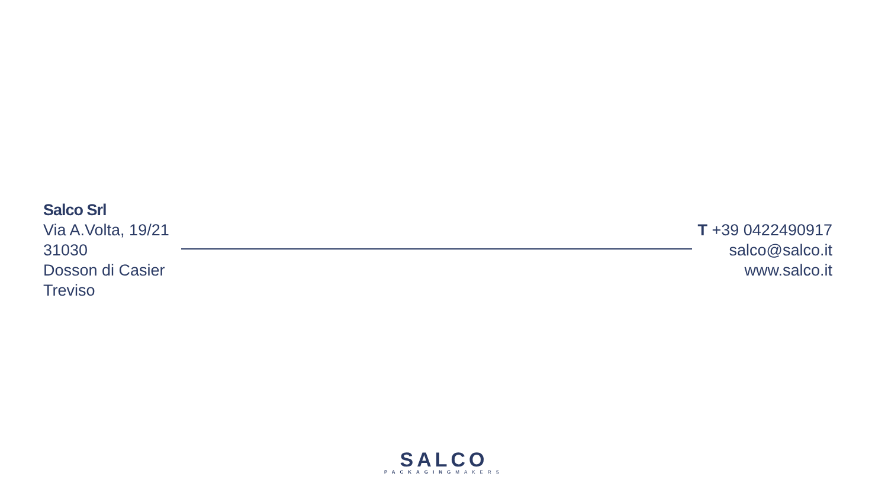Salco Srl
Via A.Volta, 19/21
31030
Dosson di Casier
Treviso
T +39 0422490917
salco@salco.it
www.salco.it
SALCO
PACKAGINGMAKERS